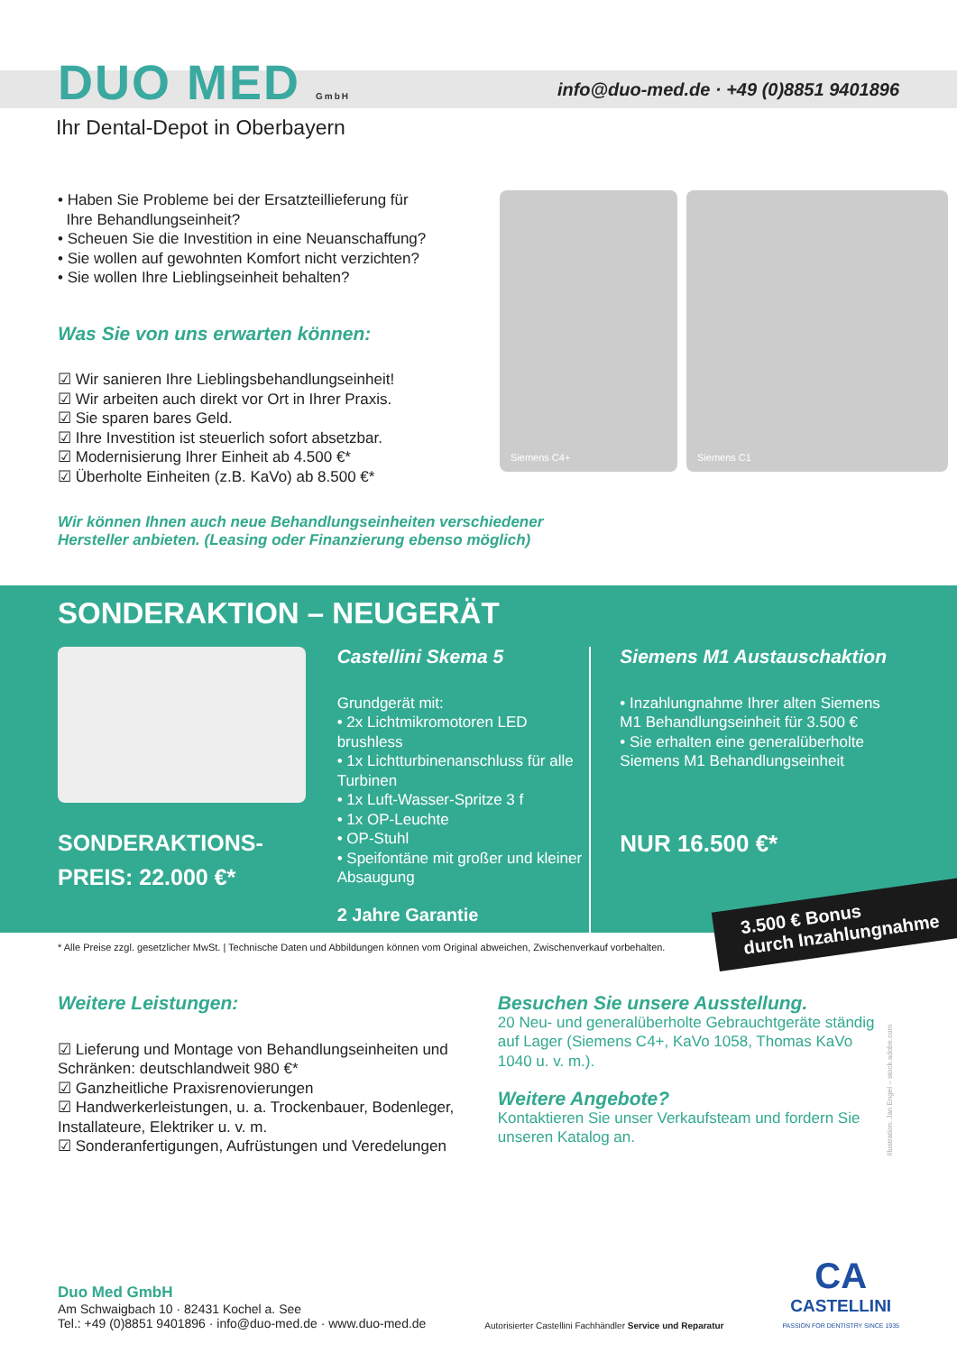DUO MED GmbH
info@duo-med.de · +49 (0)8851 9401896
Ihr Dental-Depot in Oberbayern
• Haben Sie Probleme bei der Ersatzteillieferung für
Ihre Behandlungseinheit?
• Scheuen Sie die Investition in eine Neuanschaffung?
• Sie wollen auf gewohnten Komfort nicht verzichten?
• Sie wollen Ihre Lieblingseinheit behalten?
Was Sie von uns erwarten können:
☑ Wir sanieren Ihre Lieblingsbehandlungseinheit!
☑ Wir arbeiten auch direkt vor Ort in Ihrer Praxis.
☑ Sie sparen bares Geld.
☑ Ihre Investition ist steuerlich sofort absetzbar.
☑ Modernisierung Ihrer Einheit ab 4.500 €*
☑ Überholte Einheiten (z.B. KaVo) ab 8.500 €*
Siemens C4+ Siemens C1
Wir können Ihnen auch neue Behandlungseinheiten verschiedener
Hersteller anbieten. (Leasing oder Finanzierung ebenso möglich)
SONDERAKTION – NEUGERÄT
SONDERAKTIONS-
PREIS: 22.000 €*
Castellini Skema 5
Grundgerät mit:
• 2x Lichtmikromotoren LED brushless
• 1x Lichtturbinenanschluss für alle Turbinen
• 1x Luft-Wasser-Spritze 3 f
• 1x OP-Leuchte
• OP-Stuhl
• Speifontäne mit großer und kleiner Absaugung
2 Jahre Garantie
Siemens M1 Austauschaktion
• Inzahlungnahme Ihrer alten Siemens M1 Behandlungseinheit für 3.500 €
• Sie erhalten eine generalüberholte Siemens M1 Behandlungseinheit
NUR 16.500 €*
3.500 € Bonus
durch Inzahlungnahme
* Alle Preise zzgl. gesetzlicher MwSt. | Technische Daten und Abbildungen können vom Original abweichen, Zwischenverkauf vorbehalten.
Weitere Leistungen:
☑ Lieferung und Montage von Behandlungseinheiten und Schränken: deutschlandweit 980 €*
☑ Ganzheitliche Praxisrenovierungen
☑ Handwerkerleistungen, u. a. Trockenbauer, Bodenleger, Installateure, Elektriker u. v. m.
☑ Sonderanfertigungen, Aufrüstungen und Veredelungen
Besuchen Sie unsere Ausstellung.
20 Neu- und generalüberholte Gebrauchtgeräte ständig auf Lager (Siemens C4+, KaVo 1058, Thomas KaVo 1040 u. v. m.).
Weitere Angebote?
Kontaktieren Sie unser Verkaufsteam und fordern Sie unseren Katalog an.
Illustration: Jan Engel – stock.adobe.com
Duo Med GmbH
Am Schwaigbach 10 · 82431 Kochel a. See
Tel.: +49 (0)8851 9401896 · info@duo-med.de · www.duo-med.de
Autorisierter Castellini Fachhändler Service und Reparatur
CA
CASTELLINI
PASSION FOR DENTISTRY SINCE 1935